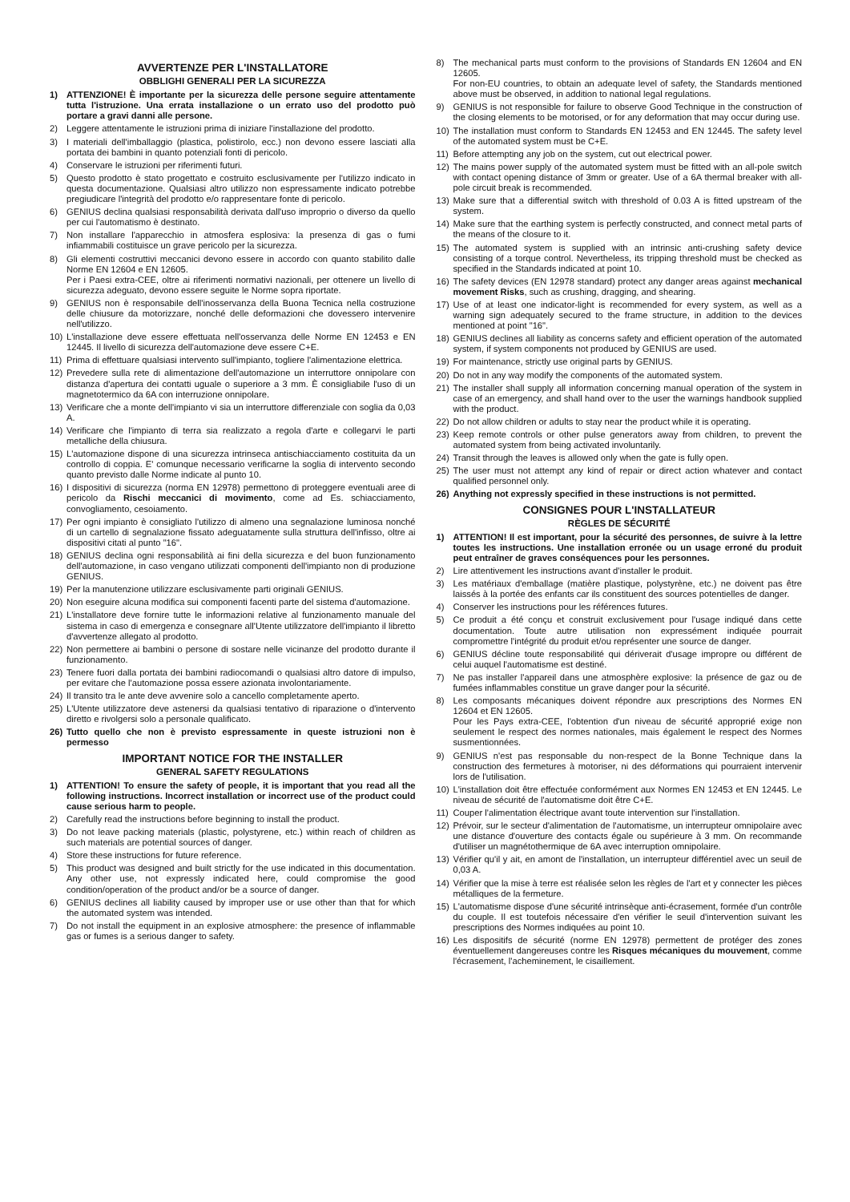AVVERTENZE PER L'INSTALLATORE
OBBLIGHI GENERALI PER LA SICUREZZA
1) ATTENZIONE! È importante per la sicurezza delle persone seguire attentamente tutta l'istruzione. Una errata installazione o un errato uso del prodotto può portare a gravi danni alle persone.
2) Leggere attentamente le istruzioni prima di iniziare l'installazione del prodotto.
3) I materiali dell'imballaggio (plastica, polistirolo, ecc.) non devono essere lasciati alla portata dei bambini in quanto potenziali fonti di pericolo.
4) Conservare le istruzioni per riferimenti futuri.
5) Questo prodotto è stato progettato e costruito esclusivamente per l'utilizzo indicato in questa documentazione. Qualsiasi altro utilizzo non espressamente indicato potrebbe pregiudicare l'integrità del prodotto e/o rappresentare fonte di pericolo.
6) GENIUS declina qualsiasi responsabilità derivata dall'uso improprio o diverso da quello per cui l'automatismo è destinato.
7) Non installare l'apparecchio in atmosfera esplosiva: la presenza di gas o fumi infiammabili costituisce un grave pericolo per la sicurezza.
8) Gli elementi costruttivi meccanici devono essere in accordo con quanto stabilito dalle Norme EN 12604 e EN 12605.
Per i Paesi extra-CEE, oltre ai riferimenti normativi nazionali, per ottenere un livello di sicurezza adeguato, devono essere seguite le Norme sopra riportate.
9) GENIUS non è responsabile dell'inosservanza della Buona Tecnica nella costruzione delle chiusure da motorizzare, nonché delle deformazioni che dovessero intervenire nell'utilizzo.
10) L'installazione deve essere effettuata nell'osservanza delle Norme EN 12453 e EN 12445. Il livello di sicurezza dell'automazione deve essere C+E.
11) Prima di effettuare qualsiasi intervento sull'impianto, togliere l'alimentazione elettrica.
12) Prevedere sulla rete di alimentazione dell'automazione un interruttore onnipolare con distanza d'apertura dei contatti uguale o superiore a 3 mm. È consigliabile l'uso di un magnetotermico da 6A con interruzione onnipolare.
13) Verificare che a monte dell'impianto vi sia un interruttore differenziale con soglia da 0,03 A.
14) Verificare che l'impianto di terra sia realizzato a regola d'arte e collegarvi le parti metalliche della chiusura.
15) L'automazione dispone di una sicurezza intrinseca antischiacciamento costituita da un controllo di coppia. E' comunque necessario verificarne la soglia di intervento secondo quanto previsto dalle Norme indicate al punto 10.
16) I dispositivi di sicurezza (norma EN 12978) permettono di proteggere eventuali aree di pericolo da Rischi meccanici di movimento, come ad Es. schiacciamento, convogliamento, cesoiamento.
17) Per ogni impianto è consigliato l'utilizzo di almeno una segnalazione luminosa nonché di un cartello di segnalazione fissato adeguatamente sulla struttura dell'infisso, oltre ai dispositivi citati al punto "16".
18) GENIUS declina ogni responsabilità ai fini della sicurezza e del buon funzionamento dell'automazione, in caso vengano utilizzati componenti dell'impianto non di produzione GENIUS.
19) Per la manutenzione utilizzare esclusivamente parti originali GENIUS.
20) Non eseguire alcuna modifica sui componenti facenti parte del sistema d'automazione.
21) L'installatore deve fornire tutte le informazioni relative al funzionamento manuale del sistema in caso di emergenza e consegnare all'Utente utilizzatore dell'impianto il libretto d'avvertenze allegato al prodotto.
22) Non permettere ai bambini o persone di sostare nelle vicinanze del prodotto durante il funzionamento.
23) Tenere fuori dalla portata dei bambini radiocomandi o qualsiasi altro datore di impulso, per evitare che l'automazione possa essere azionata involontariamente.
24) Il transito tra le ante deve avvenire solo a cancello completamente aperto.
25) L'Utente utilizzatore deve astenersi da qualsiasi tentativo di riparazione o d'intervento diretto e rivolgersi solo a personale qualificato.
26) Tutto quello che non è previsto espressamente in queste istruzioni non è permesso
IMPORTANT NOTICE FOR THE INSTALLER
GENERAL SAFETY REGULATIONS
1) ATTENTION! To ensure the safety of people, it is important that you read all the following instructions. Incorrect installation or incorrect use of the product could cause serious harm to people.
2) Carefully read the instructions before beginning to install the product.
3) Do not leave packing materials (plastic, polystyrene, etc.) within reach of children as such materials are potential sources of danger.
4) Store these instructions for future reference.
5) This product was designed and built strictly for the use indicated in this documentation. Any other use, not expressly indicated here, could compromise the good condition/operation of the product and/or be a source of danger.
6) GENIUS declines all liability caused by improper use or use other than that for which the automated system was intended.
7) Do not install the equipment in an explosive atmosphere: the presence of inflammable gas or fumes is a serious danger to safety.
8) The mechanical parts must conform to the provisions of Standards EN 12604 and EN 12605.
For non-EU countries, to obtain an adequate level of safety, the Standards mentioned above must be observed, in addition to national legal regulations.
9) GENIUS is not responsible for failure to observe Good Technique in the construction of the closing elements to be motorised, or for any deformation that may occur during use.
10) The installation must conform to Standards EN 12453 and EN 12445. The safety level of the automated system must be C+E.
11) Before attempting any job on the system, cut out electrical power.
12) The mains power supply of the automated system must be fitted with an all-pole switch with contact opening distance of 3mm or greater. Use of a 6A thermal breaker with all-pole circuit break is recommended.
13) Make sure that a differential switch with threshold of 0.03 A is fitted upstream of the system.
14) Make sure that the earthing system is perfectly constructed, and connect metal parts of the means of the closure to it.
15) The automated system is supplied with an intrinsic anti-crushing safety device consisting of a torque control. Nevertheless, its tripping threshold must be checked as specified in the Standards indicated at point 10.
16) The safety devices (EN 12978 standard) protect any danger areas against mechanical movement Risks, such as crushing, dragging, and shearing.
17) Use of at least one indicator-light is recommended for every system, as well as a warning sign adequately secured to the frame structure, in addition to the devices mentioned at point "16".
18) GENIUS declines all liability as concerns safety and efficient operation of the automated system, if system components not produced by GENIUS are used.
19) For maintenance, strictly use original parts by GENIUS.
20) Do not in any way modify the components of the automated system.
21) The installer shall supply all information concerning manual operation of the system in case of an emergency, and shall hand over to the user the warnings handbook supplied with the product.
22) Do not allow children or adults to stay near the product while it is operating.
23) Keep remote controls or other pulse generators away from children, to prevent the automated system from being activated involuntarily.
24) Transit through the leaves is allowed only when the gate is fully open.
25) The user must not attempt any kind of repair or direct action whatever and contact qualified personnel only.
26) Anything not expressly specified in these instructions is not permitted.
CONSIGNES POUR L'INSTALLATEUR
RÈGLES DE SÉCURITÉ
1) ATTENTION! Il est important, pour la sécurité des personnes, de suivre à la lettre toutes les instructions. Une installation erronée ou un usage erroné du produit peut entraîner de graves conséquences pour les personnes.
2) Lire attentivement les instructions avant d'installer le produit.
3) Les matériaux d'emballage (matière plastique, polystyrène, etc.) ne doivent pas être laissés à la portée des enfants car ils constituent des sources potentielles de danger.
4) Conserver les instructions pour les références futures.
5) Ce produit a été conçu et construit exclusivement pour l'usage indiqué dans cette documentation. Toute autre utilisation non expressément indiquée pourrait compromettre l'intégrité du produit et/ou représenter une source de danger.
6) GENIUS décline toute responsabilité qui dériverait d'usage impropre ou différent de celui auquel l'automatisme est destiné.
7) Ne pas installer l'appareil dans une atmosphère explosive: la présence de gaz ou de fumées inflammables constitue un grave danger pour la sécurité.
8) Les composants mécaniques doivent répondre aux prescriptions des Normes EN 12604 et EN 12605.
Pour les Pays extra-CEE, l'obtention d'un niveau de sécurité approprié exige non seulement le respect des normes nationales, mais également le respect des Normes susmentionnées.
9) GENIUS n'est pas responsable du non-respect de la Bonne Technique dans la construction des fermetures à motoriser, ni des déformations qui pourraient intervenir lors de l'utilisation.
10) L'installation doit être effectuée conformément aux Normes EN 12453 et EN 12445. Le niveau de sécurité de l'automatisme doit être C+E.
11) Couper l'alimentation électrique avant toute intervention sur l'installation.
12) Prévoir, sur le secteur d'alimentation de l'automatisme, un interrupteur omnipolaire avec une distance d'ouverture des contacts égale ou supérieure à 3 mm. On recommande d'utiliser un magnétothermique de 6A avec interruption omnipolaire.
13) Vérifier qu'il y ait, en amont de l'installation, un interrupteur différentiel avec un seuil de 0,03 A.
14) Vérifier que la mise à terre est réalisée selon les règles de l'art et y connecter les pièces métalliques de la fermeture.
15) L'automatisme dispose d'une sécurité intrinsèque anti-écrasement, formée d'un contrôle du couple. Il est toutefois nécessaire d'en vérifier le seuil d'intervention suivant les prescriptions des Normes indiquées au point 10.
16) Les dispositifs de sécurité (norme EN 12978) permettent de protéger des zones éventuellement dangereuses contre les Risques mécaniques du mouvement, comme l'écrasement, l'acheminement, le cisaillement.